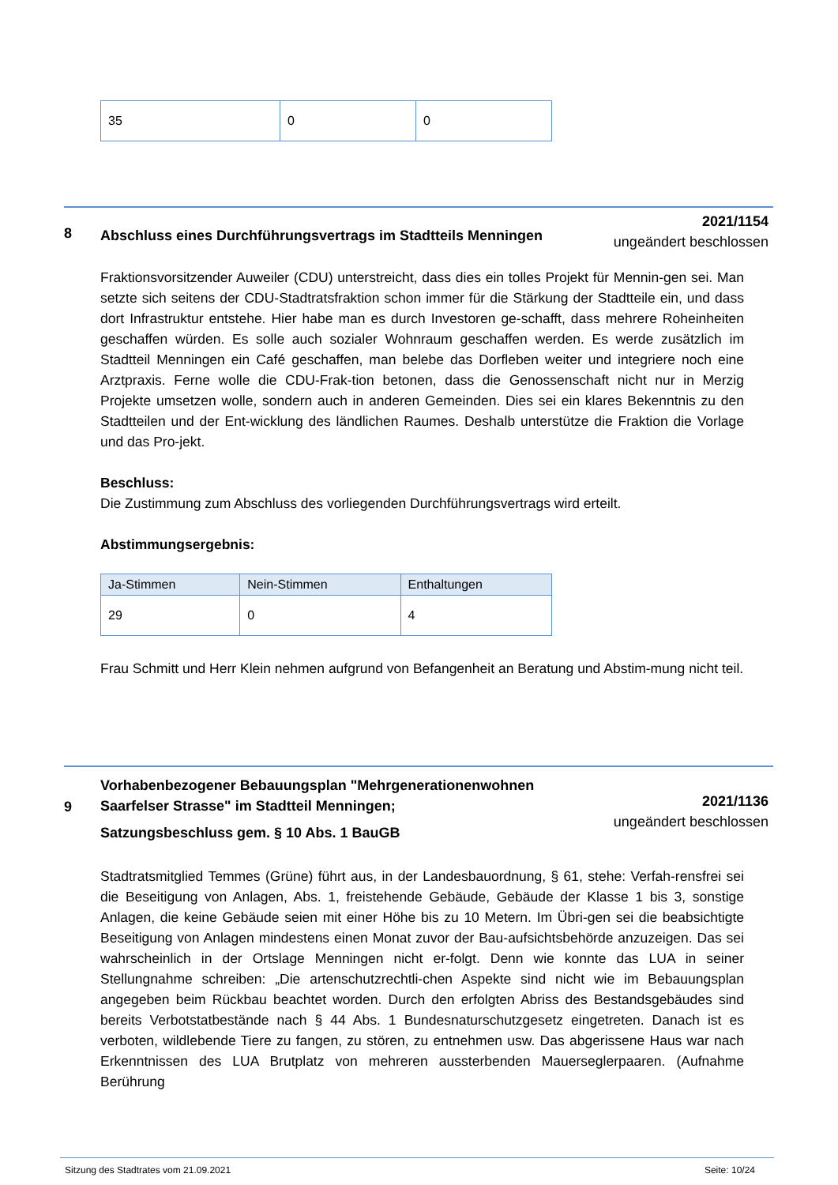| 35 | 0 | 0 |
8
Abschluss eines Durchführungsvertrags im Stadtteils Menningen
2021/1154
ungeändert beschlossen
Fraktionsvorsitzender Auweiler (CDU) unterstreicht, dass dies ein tolles Projekt für Mennin-gen sei. Man setzte sich seitens der CDU-Stadtratsfraktion schon immer für die Stärkung der Stadtteile ein, und dass dort Infrastruktur entstehe. Hier habe man es durch Investoren ge-schafft, dass mehrere Roheinheiten geschaffen würden. Es solle auch sozialer Wohnraum geschaffen werden. Es werde zusätzlich im Stadtteil Menningen ein Café geschaffen, man belebe das Dorfleben weiter und integriere noch eine Arztpraxis. Ferne wolle die CDU-Frak-tion betonen, dass die Genossenschaft nicht nur in Merzig Projekte umsetzen wolle, sondern auch in anderen Gemeinden. Dies sei ein klares Bekenntnis zu den Stadtteilen und der Ent-wicklung des ländlichen Raumes. Deshalb unterstütze die Fraktion die Vorlage und das Pro-jekt.
Beschluss:
Die Zustimmung zum Abschluss des vorliegenden Durchführungsvertrags wird erteilt.
Abstimmungsergebnis:
| Ja-Stimmen | Nein-Stimmen | Enthaltungen |
| --- | --- | --- |
| 29 | 0 | 4 |
Frau Schmitt und Herr Klein nehmen aufgrund von Befangenheit an Beratung und Abstim-mung nicht teil.
9
Vorhabenbezogener Bebauungsplan "Mehrgenerationenwohnen Saarfelser Strasse" im Stadtteil Menningen;
Satzungsbeschluss gem. § 10 Abs. 1 BauGB
2021/1136
ungeändert beschlossen
Stadtratsmitglied Temmes (Grüne) führt aus, in der Landesbauordnung, § 61, stehe: Verfah-rensfrei sei die Beseitigung von Anlagen, Abs. 1, freistehende Gebäude, Gebäude der Klasse 1 bis 3, sonstige Anlagen, die keine Gebäude seien mit einer Höhe bis zu 10 Metern. Im Übri-gen sei die beabsichtigte Beseitigung von Anlagen mindestens einen Monat zuvor der Bau-aufsichtsbehörde anzuzeigen. Das sei wahrscheinlich in der Ortslage Menningen nicht er-folgt. Denn wie konnte das LUA in seiner Stellungnahme schreiben: „Die artenschutzrechtli-chen Aspekte sind nicht wie im Bebauungsplan angegeben beim Rückbau beachtet worden. Durch den erfolgten Abriss des Bestandsgebäudes sind bereits Verbotstatbestände nach § 44 Abs. 1 Bundesnaturschutzgesetz eingetreten. Danach ist es verboten, wildlebende Tiere zu fangen, zu stören, zu entnehmen usw. Das abgerissene Haus war nach Erkenntnissen des LUA Brutplatz von mehreren aussterbenden Mauerseglerpaaren. (Aufnahme Berührung
Sitzung des Stadtrates vom 21.09.2021 Seite: 10/24